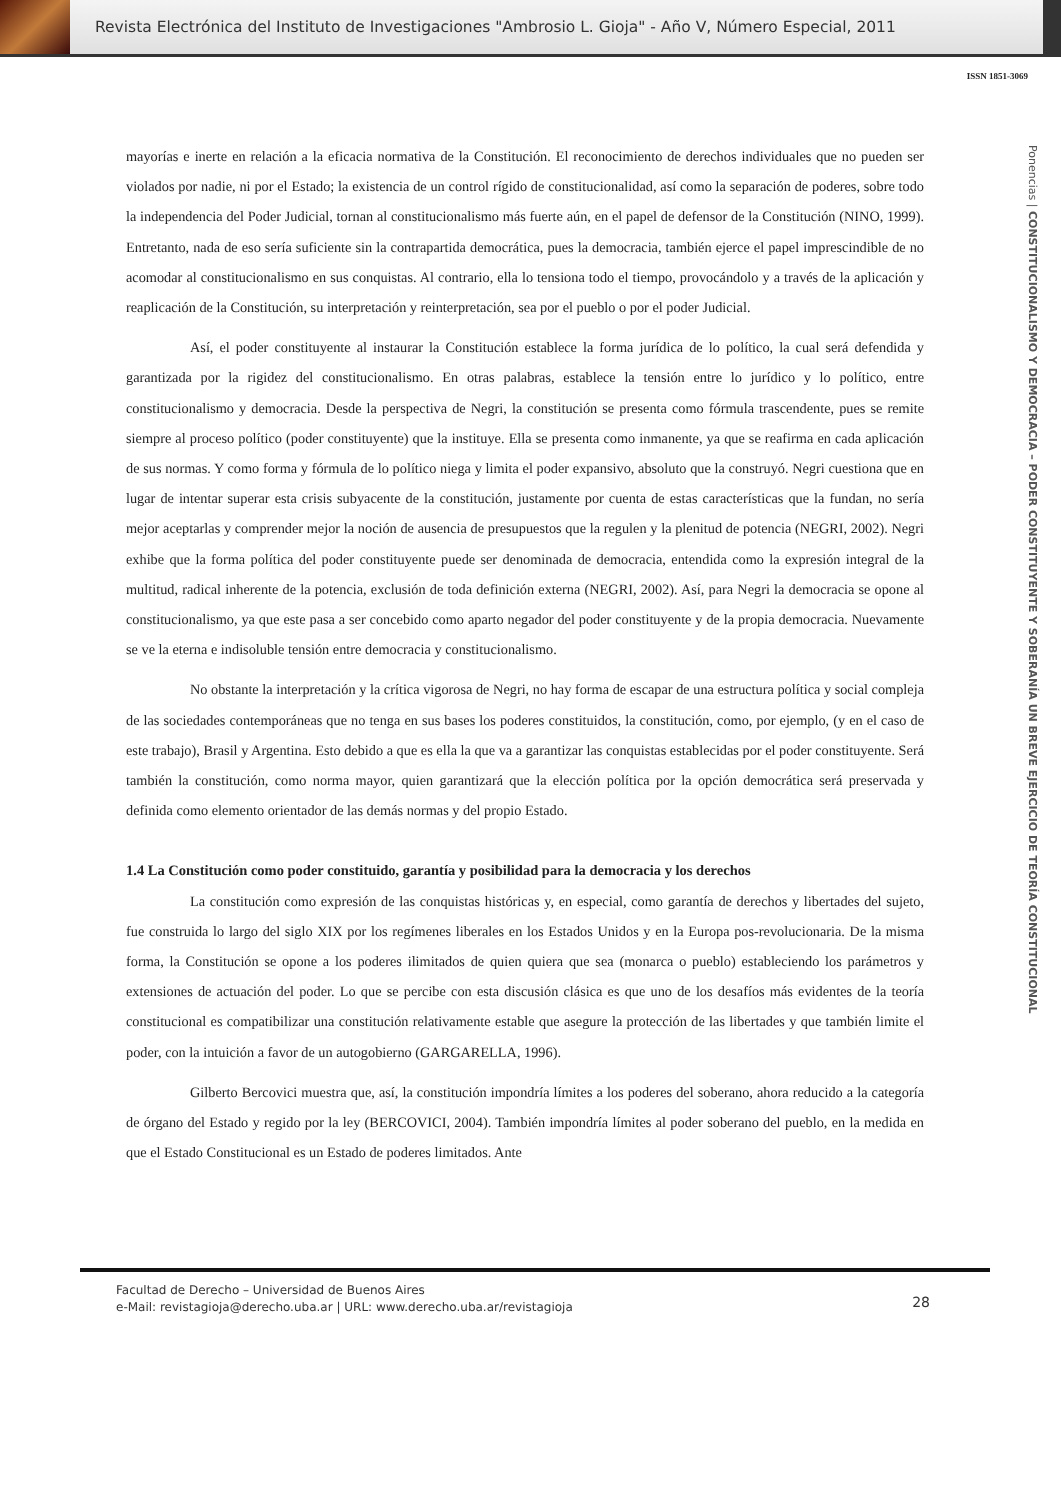Revista Electrónica del Instituto de Investigaciones "Ambrosio L. Gioja" - Año V, Número Especial, 2011
ISSN 1851-3069
Ponencias | CONSTITUCIONALISMO Y DEMOCRACIA – PODER CONSTITUYENTE Y SOBERANÍA UN BREVE EJERCICIO DE TEORÍA CONSTITUCIONAL
mayorías e inerte en relación a la eficacia normativa de la Constitución. El reconocimiento de derechos individuales que no pueden ser violados por nadie, ni por el Estado; la existencia de un control rígido de constitucionalidad, así como la separación de poderes, sobre todo la independencia del Poder Judicial, tornan al constitucionalismo más fuerte aún, en el papel de defensor de la Constitución (NINO, 1999). Entretanto, nada de eso sería suficiente sin la contrapartida democrática, pues la democracia, también ejerce el papel imprescindible de no acomodar al constitucionalismo en sus conquistas. Al contrario, ella lo tensiona todo el tiempo, provocándolo y a través de la aplicación y reaplicación de la Constitución, su interpretación y reinterpretación, sea por el pueblo o por el poder Judicial.
Así, el poder constituyente al instaurar la Constitución establece la forma jurídica de lo político, la cual será defendida y garantizada por la rigidez del constitucionalismo. En otras palabras, establece la tensión entre lo jurídico y lo político, entre constitucionalismo y democracia. Desde la perspectiva de Negri, la constitución se presenta como fórmula trascendente, pues se remite siempre al proceso político (poder constituyente) que la instituye. Ella se presenta como inmanente, ya que se reafirma en cada aplicación de sus normas. Y como forma y fórmula de lo político niega y limita el poder expansivo, absoluto que la construyó. Negri cuestiona que en lugar de intentar superar esta crisis subyacente de la constitución, justamente por cuenta de estas características que la fundan, no sería mejor aceptarlas y comprender mejor la noción de ausencia de presupuestos que la regulen y la plenitud de potencia (NEGRI, 2002). Negri exhibe que la forma política del poder constituyente puede ser denominada de democracia, entendida como la expresión integral de la multitud, radical inherente de la potencia, exclusión de toda definición externa (NEGRI, 2002). Así, para Negri la democracia se opone al constitucionalismo, ya que este pasa a ser concebido como aparto negador del poder constituyente y de la propia democracia. Nuevamente se ve la eterna e indisoluble tensión entre democracia y constitucionalismo.
No obstante la interpretación y la crítica vigorosa de Negri, no hay forma de escapar de una estructura política y social compleja de las sociedades contemporáneas que no tenga en sus bases los poderes constituidos, la constitución, como, por ejemplo, (y en el caso de este trabajo), Brasil y Argentina. Esto debido a que es ella la que va a garantizar las conquistas establecidas por el poder constituyente. Será también la constitución, como norma mayor, quien garantizará que la elección política por la opción democrática será preservada y definida como elemento orientador de las demás normas y del propio Estado.
1.4 La Constitución como poder constituido, garantía y posibilidad para la democracia y los derechos
La constitución como expresión de las conquistas históricas y, en especial, como garantía de derechos y libertades del sujeto, fue construida lo largo del siglo XIX por los regímenes liberales en los Estados Unidos y en la Europa pos-revolucionaria. De la misma forma, la Constitución se opone a los poderes ilimitados de quien quiera que sea (monarca o pueblo) estableciendo los parámetros y extensiones de actuación del poder. Lo que se percibe con esta discusión clásica es que uno de los desafíos más evidentes de la teoría constitucional es compatibilizar una constitución relativamente estable que asegure la protección de las libertades y que también limite el poder, con la intuición a favor de un autogobierno (GARGARELLA, 1996).
Gilberto Bercovici muestra que, así, la constitución impondría límites a los poderes del soberano, ahora reducido a la categoría de órgano del Estado y regido por la ley (BERCOVICI, 2004). También impondría límites al poder soberano del pueblo, en la medida en que el Estado Constitucional es un Estado de poderes limitados. Ante
Facultad de Derecho – Universidad de Buenos Aires
e-Mail: revistagioja@derecho.uba.ar | URL: www.derecho.uba.ar/revistagioja
28